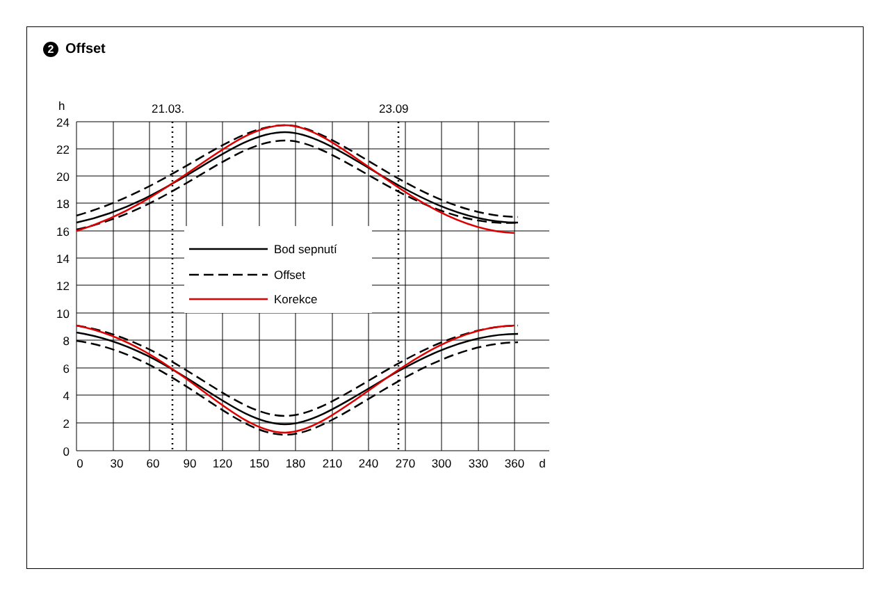2 Offset
Bod sepnutí
Offset
Korekce
h
21.03.
23.09
24
22
20
18
16
14
12
10
8
6
4
2
0
0
30
60
90
120
150
180
210
240
270
300
330
360
d